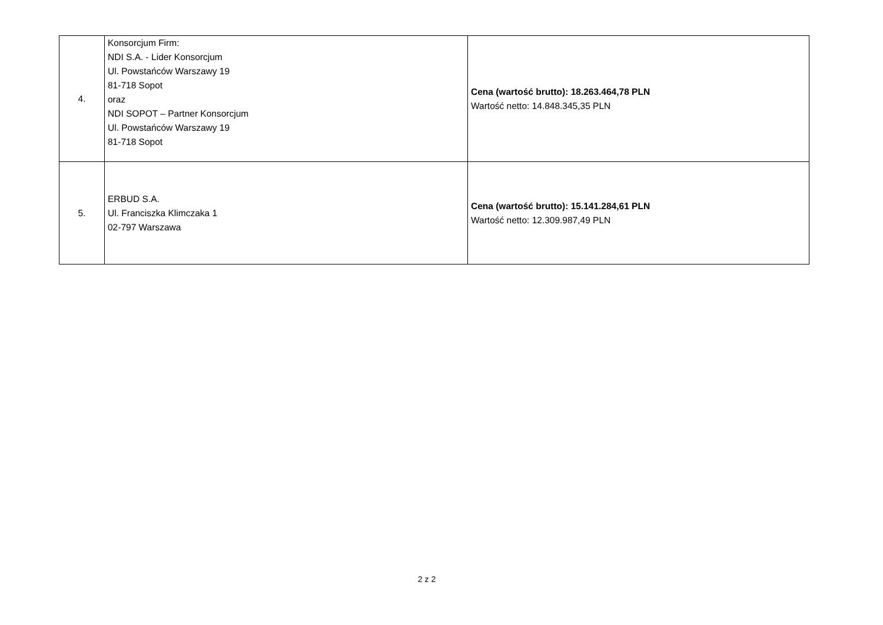| 4. | Konsorcjum Firm: NDI S.A. - Lider Konsorcjum Ul. Powstańców Warszawy 19 81-718 Sopot oraz NDI SOPOT – Partner Konsorcjum Ul. Powstańców Warszawy 19 81-718 Sopot | Cena (wartość brutto): 18.263.464,78 PLN Wartość netto: 14.848.345,35 PLN |
| 5. | ERBUD S.A. Ul. Franciszka Klimczaka 1 02-797 Warszawa | Cena (wartość brutto): 15.141.284,61 PLN Wartość netto: 12.309.987,49 PLN |
2 z 2